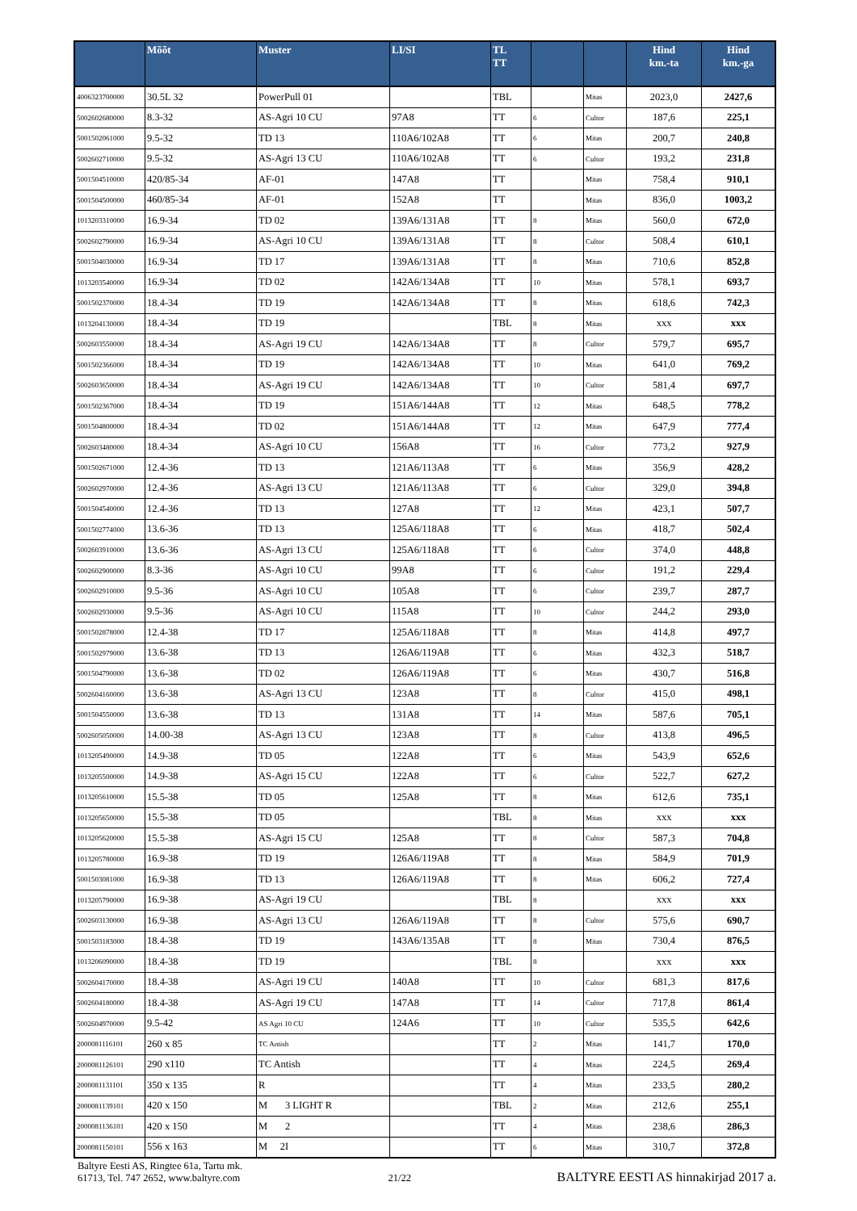| | Mõõt | Muster | LI/SI | TL TT | | | Hind km.-ta | Hind km.-ga |
| --- | --- | --- | --- | --- | --- | --- | --- | --- |
| 4006323700000 | 30.5L 32 | PowerPull 01 | | TBL | | Mitas | 2023,0 | 2427,6 |
| 5002602680000 | 8.3-32 | AS-Agri 10 CU | 97A8 | TT | 6 | Cultor | 187,6 | 225,1 |
| 5001502061000 | 9.5-32 | TD 13 | 110A6/102A8 | TT | 6 | Mitas | 200,7 | 240,8 |
| 5002602710000 | 9.5-32 | AS-Agri 13 CU | 110A6/102A8 | TT | 6 | Cultor | 193,2 | 231,8 |
| 5001504510000 | 420/85-34 | AF-01 | 147A8 | TT | | Mitas | 758,4 | 910,1 |
| 5001504500000 | 460/85-34 | AF-01 | 152A8 | TT | | Mitas | 836,0 | 1003,2 |
| 1013203310000 | 16.9-34 | TD 02 | 139A6/131A8 | TT | 8 | Mitas | 560,0 | 672,0 |
| 5002602790000 | 16.9-34 | AS-Agri 10 CU | 139A6/131A8 | TT | 8 | Cultor | 508,4 | 610,1 |
| 5001504030000 | 16.9-34 | TD 17 | 139A6/131A8 | TT | 8 | Mitas | 710,6 | 852,8 |
| 1013203540000 | 16.9-34 | TD 02 | 142A6/134A8 | TT | 10 | Mitas | 578,1 | 693,7 |
| 5001502370000 | 18.4-34 | TD 19 | 142A6/134A8 | TT | 8 | Mitas | 618,6 | 742,3 |
| 1013204130000 | 18.4-34 | TD 19 | | TBL | 8 | Mitas | xxx | xxx |
| 5002603550000 | 18.4-34 | AS-Agri 19 CU | 142A6/134A8 | TT | 8 | Cultor | 579,7 | 695,7 |
| 5001502366000 | 18.4-34 | TD 19 | 142A6/134A8 | TT | 10 | Mitas | 641,0 | 769,2 |
| 5002603650000 | 18.4-34 | AS-Agri 19 CU | 142A6/134A8 | TT | 10 | Cultor | 581,4 | 697,7 |
| 5001502367000 | 18.4-34 | TD 19 | 151A6/144A8 | TT | 12 | Mitas | 648,5 | 778,2 |
| 5001504800000 | 18.4-34 | TD 02 | 151A6/144A8 | TT | 12 | Mitas | 647,9 | 777,4 |
| 5002603480000 | 18.4-34 | AS-Agri 10 CU | 156A8 | TT | 16 | Cultor | 773,2 | 927,9 |
| 5001502671000 | 12.4-36 | TD 13 | 121A6/113A8 | TT | 6 | Mitas | 356,9 | 428,2 |
| 5002602970000 | 12.4-36 | AS-Agri 13 CU | 121A6/113A8 | TT | 6 | Cultor | 329,0 | 394,8 |
| 5001504540000 | 12.4-36 | TD 13 | 127A8 | TT | 12 | Mitas | 423,1 | 507,7 |
| 5001502774000 | 13.6-36 | TD 13 | 125A6/118A8 | TT | 6 | Mitas | 418,7 | 502,4 |
| 5002603910000 | 13.6-36 | AS-Agri 13 CU | 125A6/118A8 | TT | 6 | Cultor | 374,0 | 448,8 |
| 5002602900000 | 8.3-36 | AS-Agri 10 CU | 99A8 | TT | 6 | Cultor | 191,2 | 229,4 |
| 5002602910000 | 9.5-36 | AS-Agri 10 CU | 105A8 | TT | 6 | Cultor | 239,7 | 287,7 |
| 5002602930000 | 9.5-36 | AS-Agri 10 CU | 115A8 | TT | 10 | Cultor | 244,2 | 293,0 |
| 5001502878000 | 12.4-38 | TD 17 | 125A6/118A8 | TT | 8 | Mitas | 414,8 | 497,7 |
| 5001502979000 | 13.6-38 | TD 13 | 126A6/119A8 | TT | 6 | Mitas | 432,3 | 518,7 |
| 5001504790000 | 13.6-38 | TD 02 | 126A6/119A8 | TT | 6 | Mitas | 430,7 | 516,8 |
| 5002604160000 | 13.6-38 | AS-Agri 13 CU | 123A8 | TT | 8 | Cultor | 415,0 | 498,1 |
| 5001504550000 | 13.6-38 | TD 13 | 131A8 | TT | 14 | Mitas | 587,6 | 705,1 |
| 5002605050000 | 14.00-38 | AS-Agri 13 CU | 123A8 | TT | 8 | Cultor | 413,8 | 496,5 |
| 1013205490000 | 14.9-38 | TD 05 | 122A8 | TT | 6 | Mitas | 543,9 | 652,6 |
| 1013205500000 | 14.9-38 | AS-Agri 15 CU | 122A8 | TT | 6 | Cultor | 522,7 | 627,2 |
| 1013205610000 | 15.5-38 | TD 05 | 125A8 | TT | 8 | Mitas | 612,6 | 735,1 |
| 1013205650000 | 15.5-38 | TD 05 | | TBL | 8 | Mitas | xxx | xxx |
| 1013205620000 | 15.5-38 | AS-Agri 15 CU | 125A8 | TT | 8 | Cultor | 587,3 | 704,8 |
| 1013205780000 | 16.9-38 | TD 19 | 126A6/119A8 | TT | 8 | Mitas | 584,9 | 701,9 |
| 5001503081000 | 16.9-38 | TD 13 | 126A6/119A8 | TT | 8 | Mitas | 606,2 | 727,4 |
| 1013205790000 | 16.9-38 | AS-Agri 19 CU | | TBL | 8 | | xxx | xxx |
| 5002603130000 | 16.9-38 | AS-Agri 13 CU | 126A6/119A8 | TT | 8 | Cultor | 575,6 | 690,7 |
| 5001503183000 | 18.4-38 | TD 19 | 143A6/135A8 | TT | 8 | Mitas | 730,4 | 876,5 |
| 1013206090000 | 18.4-38 | TD 19 | | TBL | 8 | | xxx | xxx |
| 5002604170000 | 18.4-38 | AS-Agri 19 CU | 140A8 | TT | 10 | Cultor | 681,3 | 817,6 |
| 5002604180000 | 18.4-38 | AS-Agri 19 CU | 147A8 | TT | 14 | Cultor | 717,8 | 861,4 |
| 5002604970000 | 9.5-42 | AS Agri 10 CU | 124A6 | TT | 10 | Cultor | 535,5 | 642,6 |
| 2000081116101 | 260 x 85 | TC Antish | | TT | 2 | Mitas | 141,7 | 170,0 |
| 2000081126101 | 290 x110 | TC Antish | | TT | 4 | Mitas | 224,5 | 269,4 |
| 2000081131101 | 350 x 135 | R | | TT | 4 | Mitas | 233,5 | 280,2 |
| 2000081139101 | 420 x 150 | M 3 LIGHT R | | TBL | 2 | Mitas | 212,6 | 255,1 |
| 2000081136101 | 420 x 150 | M 2 | | TT | 4 | Mitas | 238,6 | 286,3 |
| 2000081150101 | 556 x 163 | M 2I | | TT | 6 | Mitas | 310,7 | 372,8 |
Baltyre Eesti AS, Ringtee 61a, Tartu mk.
61713, Tel. 747 2652, www.baltyre.com
21/22
BALTYRE EESTI AS hinnakirjad 2017 a.